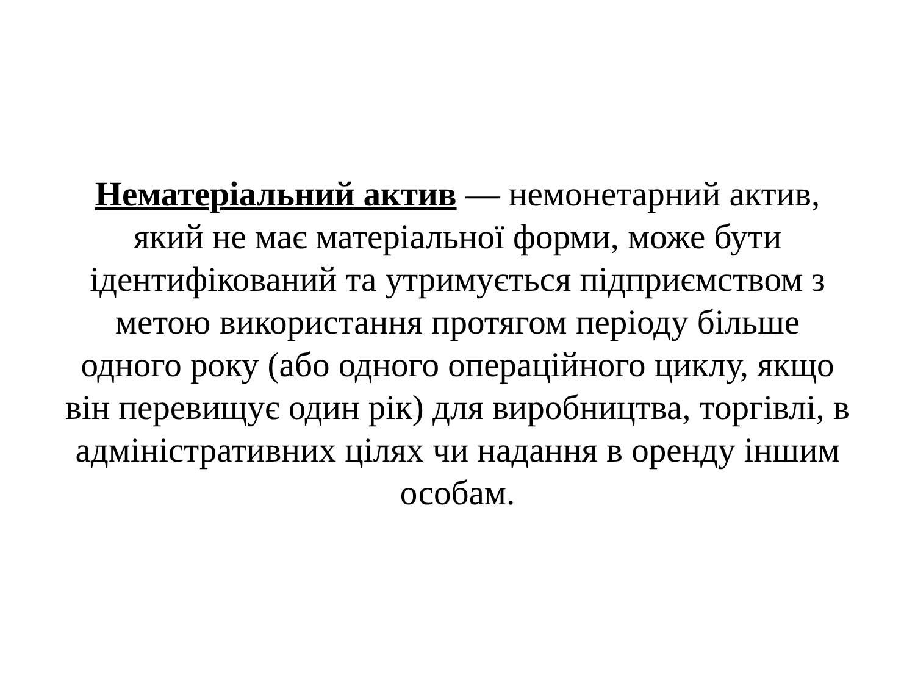Нематеріальний актив — немонетарний актив,
який не має матеріальної форми, може бути
ідентифікований та утримується підприємством з
метою використання протягом періоду більше
одного року (або одного операційного циклу, якщо
він перевищує один рік) для виробництва, торгівлі, в
адміністративних цілях чи надання в оренду іншим
особам.